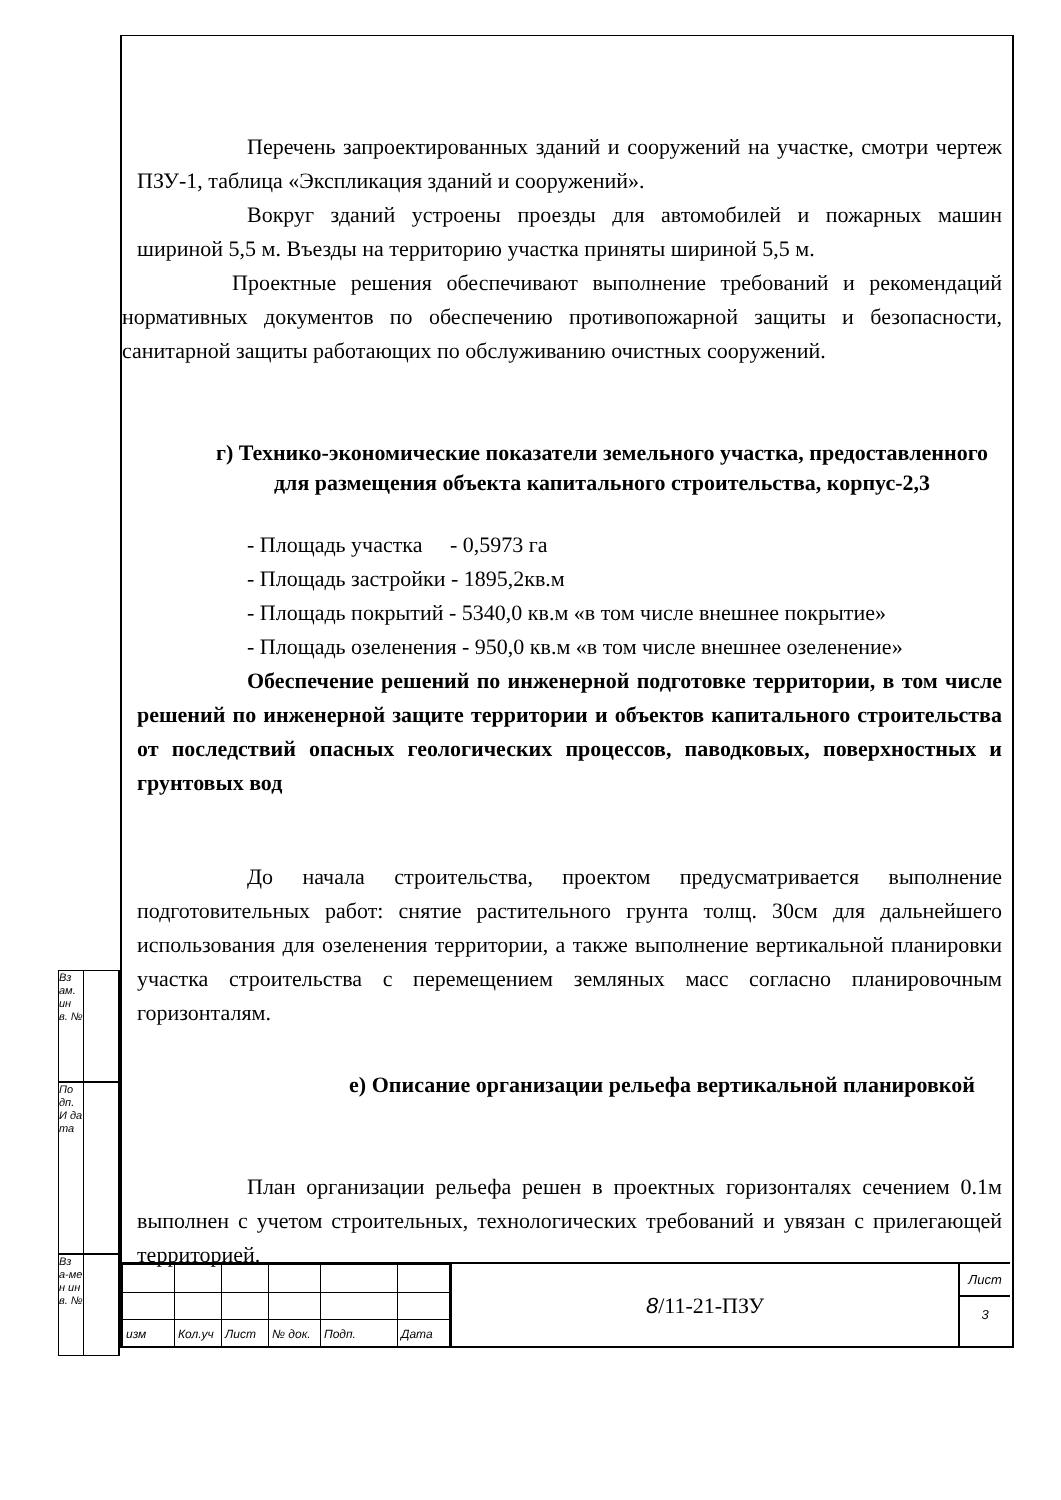Перечень запроектированных зданий и сооружений на участке, смотри чертеж ПЗУ-1, таблица «Экспликация зданий и сооружений».
Вокруг зданий устроены проезды для автомобилей и пожарных машин шириной 5,5 м. Въезды на территорию участка приняты шириной 5,5 м.
Проектные решения обеспечивают выполнение требований и рекомендаций нормативных документов по обеспечению противопожарной защиты и безопасности, санитарной защиты работающих по обслуживанию очистных сооружений.
г) Технико-экономические показатели земельного участка, предоставленного для размещения объекта капитального строительства, корпус-2,3
- Площадь участка - 0,5973 га
- Площадь застройки - 1895,2кв.м
- Площадь покрытий - 5340,0 кв.м «в том числе внешнее покрытие»
- Площадь озеленения - 950,0 кв.м «в том числе внешнее озеленение»
Обеспечение решений по инженерной подготовке территории, в том числе решений по инженерной защите территории и объектов капитального строительства от последствий опасных геологических процессов, паводковых, поверхностных и грунтовых вод
До начала строительства, проектом предусматривается выполнение подготовительных работ: снятие растительного грунта толщ. 30см для дальнейшего использования для озеленения территории, а также выполнение вертикальной планировки участка строительства с перемещением земляных масс согласно планировочным горизонталям.
е) Описание организации рельефа вертикальной планировкой
План организации рельефа решен в проектных горизонталях сечением 0.1м выполнен с учетом строительных, технологических требований и увязан с прилегающей территорией.
Вз ам. ин в. №
По дп. И да та
Вз а-ме н ин в. №
| изм | Кол.уч | Лист | № док. | Подп. | Дата |
8 /11-21-ПЗУ
Лист
3